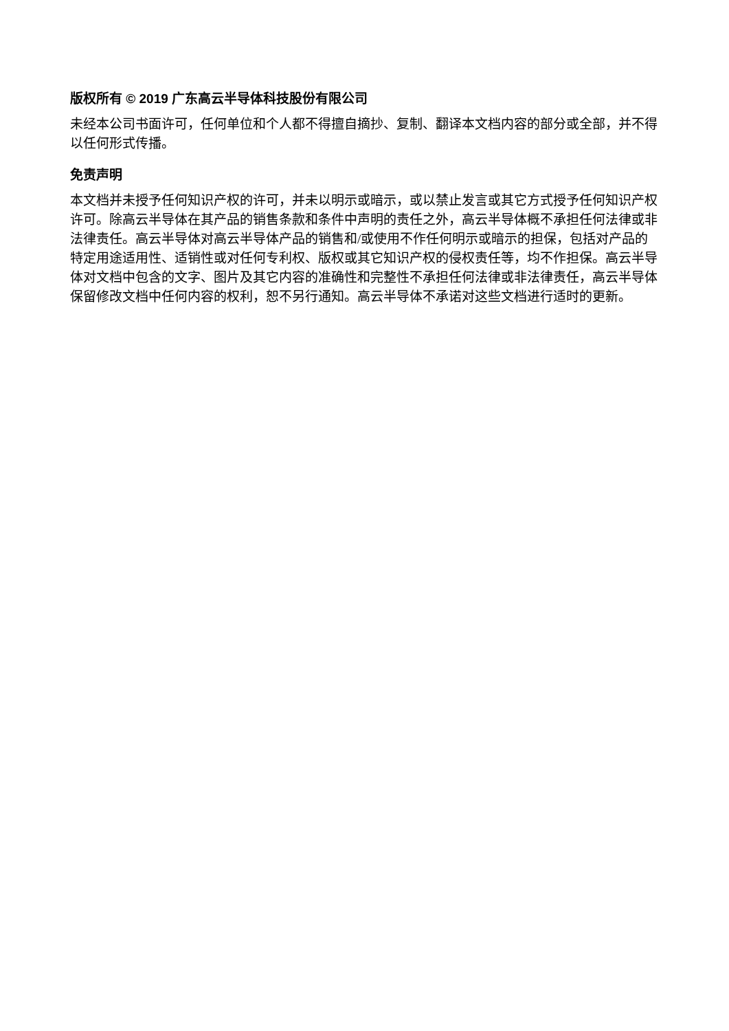版权所有 © 2019 广东高云半导体科技股份有限公司
未经本公司书面许可，任何单位和个人都不得擅自摘抄、复制、翻译本文档内容的部分或全部，并不得以任何形式传播。
免责声明
本文档并未授予任何知识产权的许可，并未以明示或暗示，或以禁止发言或其它方式授予任何知识产权许可。除高云半导体在其产品的销售条款和条件中声明的责任之外，高云半导体概不承担任何法律或非法律责任。高云半导体对高云半导体产品的销售和/或使用不作任何明示或暗示的担保，包括对产品的特定用途适用性、适销性或对任何专利权、版权或其它知识产权的侵权责任等，均不作担保。高云半导体对文档中包含的文字、图片及其它内容的准确性和完整性不承担任何法律或非法律责任，高云半导体保留修改文档中任何内容的权利，恕不另行通知。高云半导体不承诺对这些文档进行适时的更新。